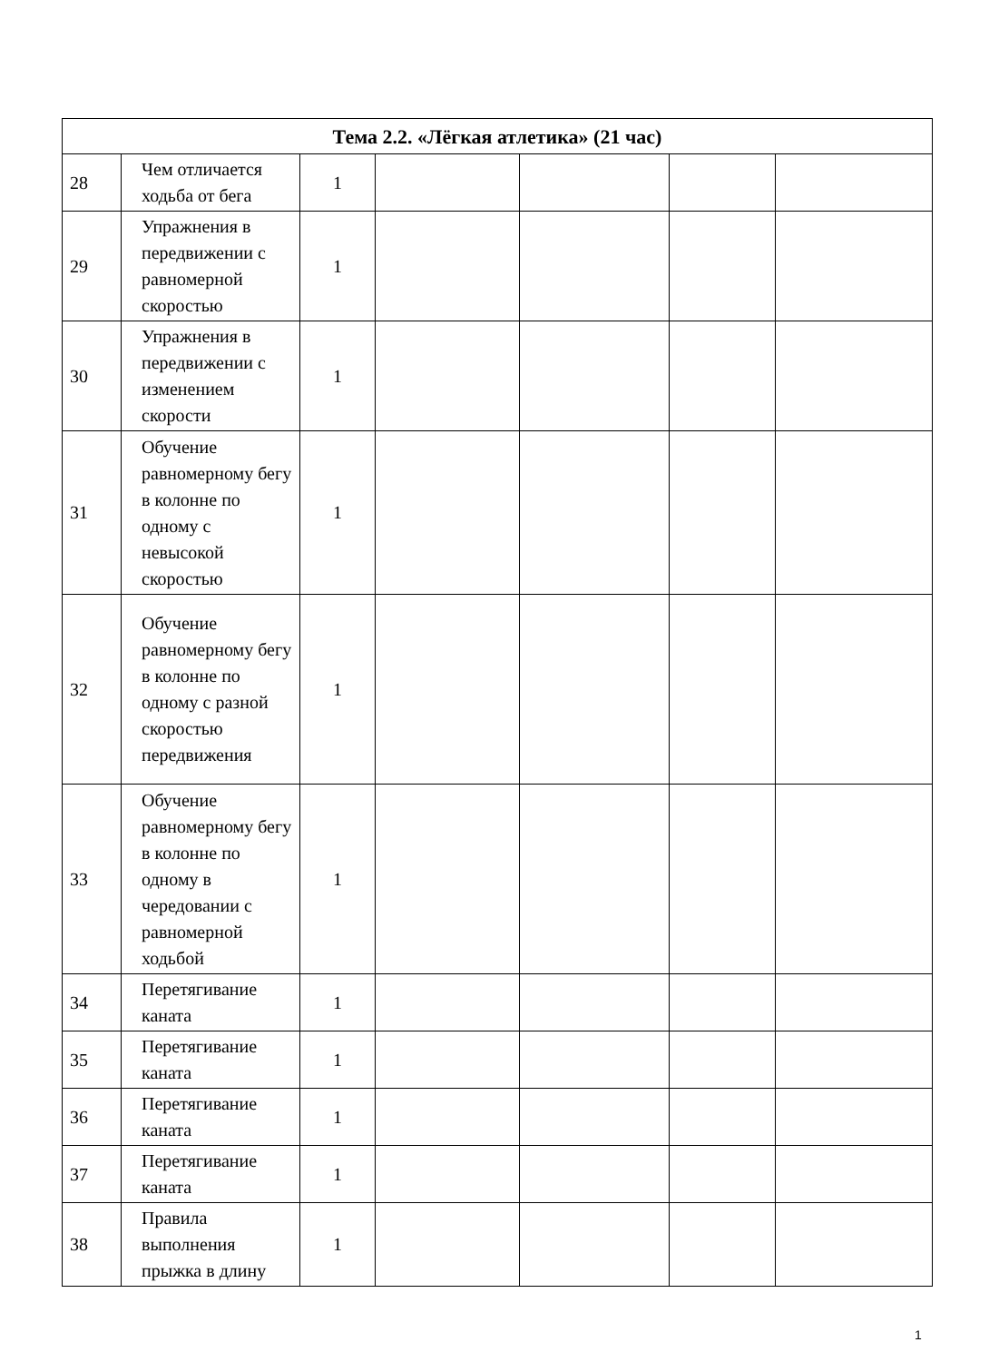| Тема 2.2. «Лёгкая атлетика» (21 час) | | | | | | |
| --- | --- | --- | --- | --- | --- | --- |
| 28 | Чем отличается ходьба от бега | 1 | | | | |
| 29 | Упражнения в передвижении с равномерной скоростью | 1 | | | | |
| 30 | Упражнения в передвижении с изменением скорости | 1 | | | | |
| 31 | Обучение равномерному бегу в колонне по одному с невысокой скоростью | 1 | | | | |
| 32 | Обучение равномерному бегу в колонне по одному с разной скоростью передвижения | 1 | | | | |
| 33 | Обучение равномерному бегу в колонне по одному в чередовании с равномерной ходьбой | 1 | | | | |
| 34 | Перетягивание каната | 1 | | | | |
| 35 | Перетягивание каната | 1 | | | | |
| 36 | Перетягивание каната | 1 | | | | |
| 37 | Перетягивание каната | 1 | | | | |
| 38 | Правила выполнения прыжка в длину | 1 | | | | |
1